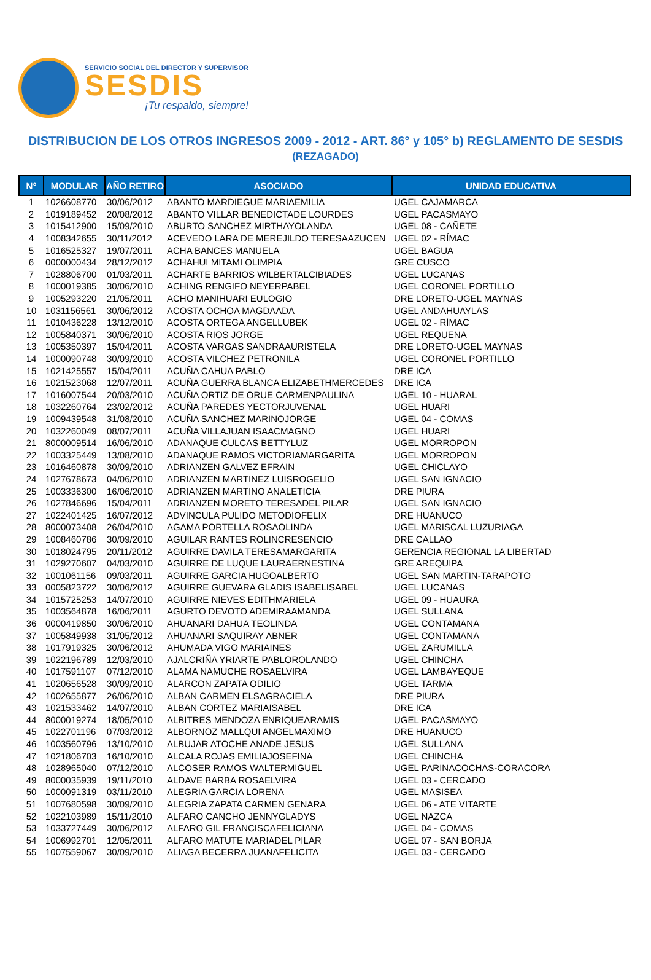SERVICIO SOCIAL DEL DIRECTOR Y SUPERVISOR
SESDIS
¡Tu respaldo, siempre!
DISTRIBUCION DE LOS OTROS INGRESOS 2009 - 2012 - ART. 86° y 105° b) REGLAMENTO DE SESDIS
(REZAGADO)
| N° | MODULAR | AÑO RETIRO | ASOCIADO | UNIDAD EDUCATIVA |
| --- | --- | --- | --- | --- |
| 1 | 1026608770 | 30/06/2012 | ABANTO MARDIEGUE MARIAEMILIA | UGEL CAJAMARCA |
| 2 | 1019189452 | 20/08/2012 | ABANTO VILLAR BENEDICTADE LOURDES | UGEL PACASMAYO |
| 3 | 1015412900 | 15/09/2010 | ABURTO SANCHEZ MIRTHAYOLANDA | UGEL 08 - CAÑETE |
| 4 | 1008342655 | 30/11/2012 | ACEVEDO LARA DE MEREJILDO TERESAAZUCEN | UGEL 02 - RÍMAC |
| 5 | 1016525327 | 19/07/2011 | ACHA BANCES MANUELA | UGEL BAGUA |
| 6 | 0000000434 | 28/12/2012 | ACHAHUI MITAMI OLIMPIA | GRE CUSCO |
| 7 | 1028806700 | 01/03/2011 | ACHARTE BARRIOS WILBERTALCIBIADES | UGEL LUCANAS |
| 8 | 1000019385 | 30/06/2010 | ACHING RENGIFO NEYERPABEL | UGEL CORONEL PORTILLO |
| 9 | 1005293220 | 21/05/2011 | ACHO MANIHUARI EULOGIO | DRE LORETO-UGEL MAYNAS |
| 10 | 1031156561 | 30/06/2012 | ACOSTA OCHOA MAGDAADA | UGEL ANDAHUAYLAS |
| 11 | 1010436228 | 13/12/2010 | ACOSTA ORTEGA ANGELLUBEK | UGEL 02 - RÍMAC |
| 12 | 1005840371 | 30/06/2010 | ACOSTA RIOS JORGE | UGEL REQUENA |
| 13 | 1005350397 | 15/04/2011 | ACOSTA VARGAS SANDRAAURISTELA | DRE LORETO-UGEL MAYNAS |
| 14 | 1000090748 | 30/09/2010 | ACOSTA VILCHEZ PETRONILA | UGEL CORONEL PORTILLO |
| 15 | 1021425557 | 15/04/2011 | ACUÑA CAHUA PABLO | DRE ICA |
| 16 | 1021523068 | 12/07/2011 | ACUÑA GUERRA BLANCA ELIZABETHMERCEDES | DRE ICA |
| 17 | 1016007544 | 20/03/2010 | ACUÑA ORTIZ DE ORUE CARMENPAULINA | UGEL 10 - HUARAL |
| 18 | 1032260764 | 23/02/2012 | ACUÑA PAREDES YECTORJUVENAL | UGEL HUARI |
| 19 | 1009439548 | 31/08/2010 | ACUÑA SANCHEZ MARINOJORGE | UGEL 04 - COMAS |
| 20 | 1032260049 | 08/07/2011 | ACUÑA VILLAJUAN ISAACMAGNO | UGEL HUARI |
| 21 | 8000009514 | 16/06/2010 | ADANAQUE CULCAS BETTYLUZ | UGEL MORROPON |
| 22 | 1003325449 | 13/08/2010 | ADANAQUE RAMOS VICTORIAMARGARITA | UGEL MORROPON |
| 23 | 1016460878 | 30/09/2010 | ADRIANZEN GALVEZ EFRAIN | UGEL CHICLAYO |
| 24 | 1027678673 | 04/06/2010 | ADRIANZEN MARTINEZ LUISROGELIO | UGEL SAN IGNACIO |
| 25 | 1003336300 | 16/06/2010 | ADRIANZEN MARTINO ANALETICIA | DRE PIURA |
| 26 | 1027846696 | 15/04/2011 | ADRIANZEN MORETO TERESADEL PILAR | UGEL SAN IGNACIO |
| 27 | 1022401425 | 16/07/2012 | ADVINCULA PULIDO METODIOFELIX | DRE HUANUCO |
| 28 | 8000073408 | 26/04/2010 | AGAMA PORTELLA ROSAOLINDA | UGEL MARISCAL LUZURIAGA |
| 29 | 1008460786 | 30/09/2010 | AGUILAR RANTES ROLINCRESENCIO | DRE CALLAO |
| 30 | 1018024795 | 20/11/2012 | AGUIRRE DAVILA TERESAMARGARITA | GERENCIA REGIONAL LA LIBERTAD |
| 31 | 1029270607 | 04/03/2010 | AGUIRRE DE LUQUE LAURAERNESTINA | GRE AREQUIPA |
| 32 | 1001061156 | 09/03/2011 | AGUIRRE GARCIA HUGOALBERTO | UGEL SAN MARTIN-TARAPOTO |
| 33 | 0005823722 | 30/06/2012 | AGUIRRE GUEVARA GLADIS ISABELISABEL | UGEL LUCANAS |
| 34 | 1015725253 | 14/07/2010 | AGUIRRE NIEVES EDITHMARIELA | UGEL 09 - HUAURA |
| 35 | 1003564878 | 16/06/2011 | AGURTO DEVOTO ADEMIRAAMANDA | UGEL SULLANA |
| 36 | 0000419850 | 30/06/2010 | AHUANARI DAHUA TEOLINDA | UGEL CONTAMANA |
| 37 | 1005849938 | 31/05/2012 | AHUANARI SAQUIRAY ABNER | UGEL CONTAMANA |
| 38 | 1017919325 | 30/06/2012 | AHUMADA VIGO MARIAINES | UGEL ZARUMILLA |
| 39 | 1022196789 | 12/03/2010 | AJALCRIÑA YRIARTE PABLOROLANDO | UGEL CHINCHA |
| 40 | 1017591107 | 07/12/2010 | ALAMA NAMUCHE ROSAELVIRA | UGEL LAMBAYEQUE |
| 41 | 1020656528 | 30/09/2010 | ALARCON ZAPATA ODILIO | UGEL TARMA |
| 42 | 1002655877 | 26/06/2010 | ALBAN CARMEN ELSAGRACIELA | DRE PIURA |
| 43 | 1021533462 | 14/07/2010 | ALBAN CORTEZ MARIAISABEL | DRE ICA |
| 44 | 8000019274 | 18/05/2010 | ALBITRES MENDOZA ENRIQUEARAMIS | UGEL PACASMAYO |
| 45 | 1022701196 | 07/03/2012 | ALBORNOZ MALLQUI ANGELMAXIMO | DRE HUANUCO |
| 46 | 1003560796 | 13/10/2010 | ALBUJAR ATOCHE ANADE JESUS | UGEL SULLANA |
| 47 | 1021806703 | 16/10/2010 | ALCALA ROJAS EMILIAJOSEFINA | UGEL CHINCHA |
| 48 | 1028965040 | 07/12/2010 | ALCOSER RAMOS WALTERMIGUEL | UGEL PARINACOCHAS-CORACORA |
| 49 | 8000035939 | 19/11/2010 | ALDAVE BARBA ROSAELVIRA | UGEL 03 - CERCADO |
| 50 | 1000091319 | 03/11/2010 | ALEGRIA GARCIA LORENA | UGEL MASISEA |
| 51 | 1007680598 | 30/09/2010 | ALEGRIA ZAPATA CARMEN GENARA | UGEL 06 - ATE VITARTE |
| 52 | 1022103989 | 15/11/2010 | ALFARO CANCHO JENNYGLADYS | UGEL NAZCA |
| 53 | 1033727449 | 30/06/2012 | ALFARO GIL FRANCISCAFELICIANA | UGEL 04 - COMAS |
| 54 | 1006992701 | 12/05/2011 | ALFARO MATUTE MARIADEL PILAR | UGEL 07 - SAN BORJA |
| 55 | 1007559067 | 30/09/2010 | ALIAGA BECERRA JUANAFELICITA | UGEL 03 - CERCADO |